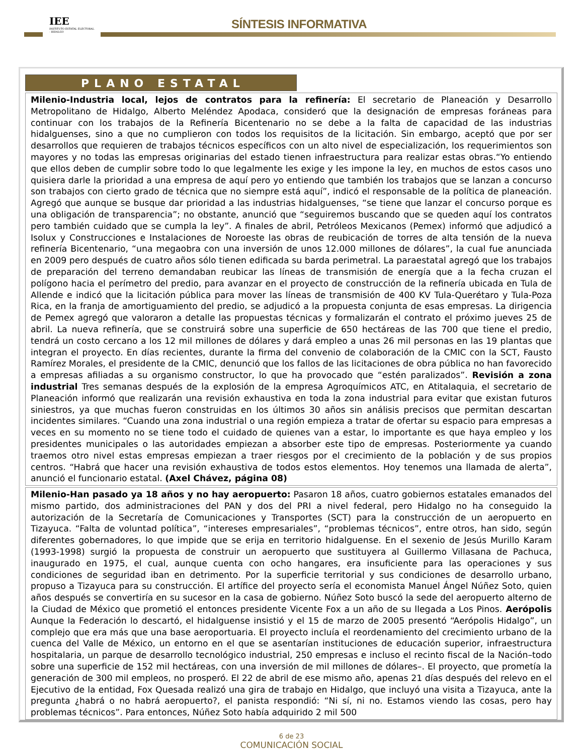IEE
INSTITUTO ESTATAL ELECTORAL · HIDALGO
SÍNTESIS INFORMATIVA
PLANO ESTATAL
Milenio-Industria local, lejos de contratos para la refinería: El secretario de Planeación y Desarrollo Metropolitano de Hidalgo, Alberto Meléndez Apodaca, consideró que la designación de empresas foráneas para continuar con los trabajos de la Refinería Bicentenario no se debe a la falta de capacidad de las industrias hidalguenses, sino a que no cumplieron con todos los requisitos de la licitación. Sin embargo, aceptó que por ser desarrollos que requieren de trabajos técnicos específicos con un alto nivel de especialización, los requerimientos son mayores y no todas las empresas originarias del estado tienen infraestructura para realizar estas obras.“Yo entiendo que ellos deben de cumplir sobre todo lo que legalmente les exige y les impone la ley, en muchos de estos casos uno quisiera darle la prioridad a una empresa de aquí pero yo entiendo que también los trabajos que se lanzan a concurso son trabajos con cierto grado de técnica que no siempre está aquí”, indicó el responsable de la política de planeación. Agregó que aunque se busque dar prioridad a las industrias hidalguenses, “se tiene que lanzar el concurso porque es una obligación de transparencia”; no obstante, anunció que “seguiremos buscando que se queden aquí los contratos pero también cuidado que se cumpla la ley”. A finales de abril, Petróleos Mexicanos (Pemex) informó que adjudicó a Isolux y Construcciones e Instalaciones de Noroeste las obras de reubicación de torres de alta tensión de la nueva refinería Bicentenario, “una megaobra con una inversión de unos 12.000 millones de dólares”, la cual fue anunciada en 2009 pero después de cuatro años sólo tienen edificada su barda perimetral. La paraestatal agregó que los trabajos de preparación del terreno demandaban reubicar las líneas de transmisión de energía que a la fecha cruzan el polígono hacia el perímetro del predio, para avanzar en el proyecto de construcción de la refinería ubicada en Tula de Allende e indicó que la licitación pública para mover las líneas de transmisión de 400 KV Tula-Querétaro y Tula-Poza Rica, en la franja de amortiguamiento del predio, se adjudicó a la propuesta conjunta de esas empresas. La dirigencia de Pemex agregó que valoraron a detalle las propuestas técnicas y formalizarán el contrato el próximo jueves 25 de abril. La nueva refinería, que se construirá sobre una superficie de 650 hectáreas de las 700 que tiene el predio, tendrá un costo cercano a los 12 mil millones de dólares y dará empleo a unas 26 mil personas en las 19 plantas que integran el proyecto. En días recientes, durante la firma del convenio de colaboración de la CMIC con la SCT, Fausto Ramírez Morales, el presidente de la CMIC, denunció que los fallos de las licitaciones de obra pública no han favorecido a empresas afiliadas a su organismo constructor, lo que ha provocado que “estén paralizados”. Revisión a zona industrial Tres semanas después de la explosión de la empresa Agroquímicos ATC, en Atitalaquia, el secretario de Planeación informó que realizarán una revisión exhaustiva en toda la zona industrial para evitar que existan futuros siniestros, ya que muchas fueron construidas en los últimos 30 años sin análisis precisos que permitan descartan incidentes similares. “Cuando una zona industrial o una región empieza a tratar de ofertar su espacio para empresas a veces en su momento no se tiene todo el cuidado de quienes van a estar, lo importante es que haya empleo y los presidentes municipales o las autoridades empiezan a absorber este tipo de empresas. Posteriormente ya cuando traemos otro nivel estas empresas empiezan a traer riesgos por el crecimiento de la población y de sus propios centros. “Habrá que hacer una revisión exhaustiva de todos estos elementos. Hoy tenemos una llamada de alerta”, anunció el funcionario estatal. (Axel Chávez, página 08)
Milenio-Han pasado ya 18 años y no hay aeropuerto: Pasaron 18 años, cuatro gobiernos estatales emanados del mismo partido, dos administraciones del PAN y dos del PRI a nivel federal, pero Hidalgo no ha conseguido la autorización de la Secretaría de Comunicaciones y Transportes (SCT) para la construcción de un aeropuerto en Tizayuca. “Falta de voluntad política”, “intereses empresariales”, “problemas técnicos”, entre otros, han sido, según diferentes gobernadores, lo que impide que se erija en territorio hidalguense. En el sexenio de Jesús Murillo Karam (1993-1998) surgió la propuesta de construir un aeropuerto que sustituyera al Guillermo Villasana de Pachuca, inaugurado en 1975, el cual, aunque cuenta con ocho hangares, era insuficiente para las operaciones y sus condiciones de seguridad iban en detrimento. Por la superficie territorial y sus condiciones de desarrollo urbano, propuso a Tizayuca para su construcción. El artífice del proyecto sería el economista Manuel Ángel Núñez Soto, quien años después se convertiría en su sucesor en la casa de gobierno. Núñez Soto buscó la sede del aeropuerto alterno de la Ciudad de México que prometió el entonces presidente Vicente Fox a un año de su llegada a Los Pinos. Aerópolis Aunque la Federación lo descartó, el hidalguense insistió y el 15 de marzo de 2005 presentó “Aerópolis Hidalgo”, un complejo que era más que una base aeroportuaria. El proyecto incluía el reordenamiento del crecimiento urbano de la cuenca del Valle de México, un entorno en el que se asentarían instituciones de educación superior, infraestructura hospitalaria, un parque de desarrollo tecnológico industrial, 250 empresas e incluso el recinto fiscal de la Nación–todo sobre una superficie de 152 mil hectáreas, con una inversión de mil millones de dólares–. El proyecto, que prometía la generación de 300 mil empleos, no prosperó. El 22 de abril de ese mismo año, apenas 21 días después del relevo en el Ejecutivo de la entidad, Fox Quesada realizó una gira de trabajo en Hidalgo, que incluyó una visita a Tizayuca, ante la pregunta ¿habrá o no habrá aeropuerto?, el panista respondió: “Ni sí, ni no. Estamos viendo las cosas, pero hay problemas técnicos”. Para entonces, Núñez Soto había adquirido 2 mil 500
6 de 23
COMUNICACIÓN SOCIAL